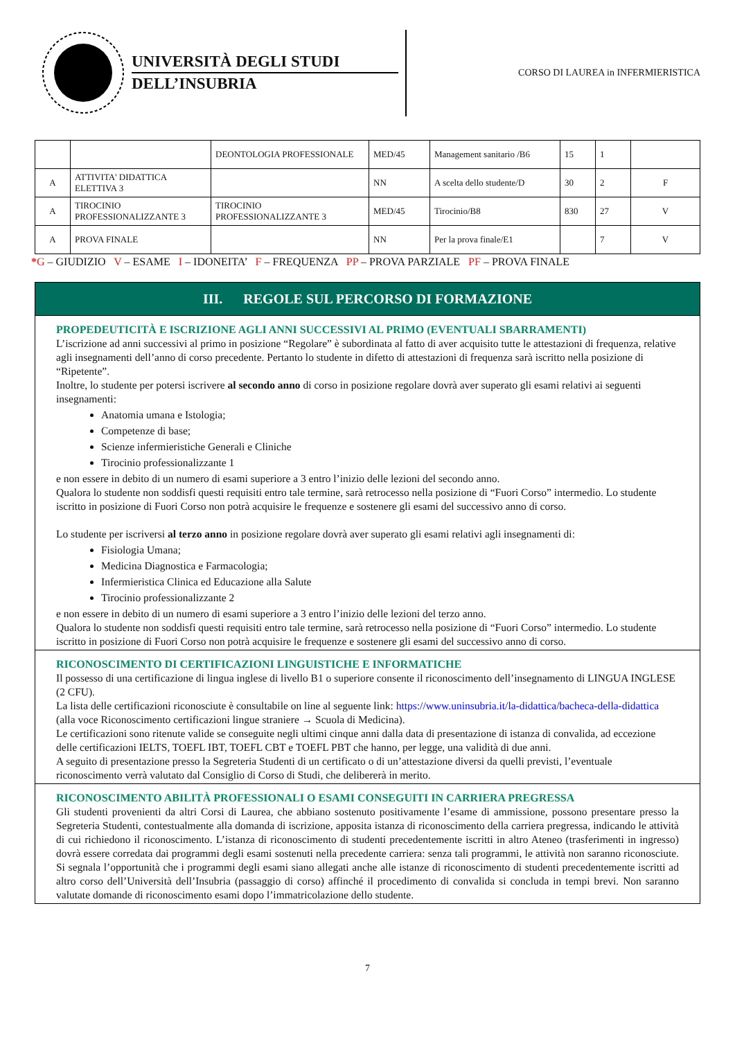UNIVERSITÀ DEGLI STUDI
DELL’INSUBRIA
CORSO DI LAUREA in INFERMIERISTICA
| | | DEONTOLOGIA PROFESSIONALE | MED/45 | Management sanitario /B6 | 15 | 1 | |
| A | ATTIVITA' DIDATTICA ELETTIVA 3 | | NN | A scelta dello studente/D | 30 | 2 | F |
| A | TIROCINIO PROFESSIONALIZZANTE 3 | TIROCINIO PROFESSIONALIZZANTE 3 | MED/45 | Tirocinio/B8 | 830 | 27 | V |
| A | PROVA FINALE | | NN | Per la prova finale/E1 | | 7 | V |
*G – GIUDIZIO V – ESAME I – IDONEITA’ F – FREQUENZA PP – PROVA PARZIALE PF – PROVA FINALE
III. REGOLE SUL PERCORSO DI FORMAZIONE
PROPEDEUTICITÀ E ISCRIZIONE AGLI ANNI SUCCESSIVI AL PRIMO (EVENTUALI SBARRAMENTI)
L’iscrizione ad anni successivi al primo in posizione “Regolare” è subordinata al fatto di aver acquisito tutte le attestazioni di frequenza, relative agli insegnamenti dell’anno di corso precedente. Pertanto lo studente in difetto di attestazioni di frequenza sarà iscritto nella posizione di “Ripetente”.
Inoltre, lo studente per potersi iscrivere al secondo anno di corso in posizione regolare dovrà aver superato gli esami relativi ai seguenti insegnamenti:
Anatomia umana e Istologia;
Competenze di base;
Scienze infermieristiche Generali e Cliniche
Tirocinio professionalizzante 1
e non essere in debito di un numero di esami superiore a 3 entro l’inizio delle lezioni del secondo anno.
Qualora lo studente non soddisfi questi requisiti entro tale termine, sarà retrocesso nella posizione di “Fuori Corso” intermedio. Lo studente iscritto in posizione di Fuori Corso non potrà acquisire le frequenze e sostenere gli esami del successivo anno di corso.
Lo studente per iscriversi al terzo anno in posizione regolare dovrà aver superato gli esami relativi agli insegnamenti di:
Fisiologia Umana;
Medicina Diagnostica e Farmacologia;
Infermieristica Clinica ed Educazione alla Salute
Tirocinio professionalizzante 2
e non essere in debito di un numero di esami superiore a 3 entro l’inizio delle lezioni del terzo anno.
Qualora lo studente non soddisfi questi requisiti entro tale termine, sarà retrocesso nella posizione di “Fuori Corso” intermedio. Lo studente iscritto in posizione di Fuori Corso non potrà acquisire le frequenze e sostenere gli esami del successivo anno di corso.
RICONOSCIMENTO DI CERTIFICAZIONI LINGUISTICHE E INFORMATICHE
Il possesso di una certificazione di lingua inglese di livello B1 o superiore consente il riconoscimento dell’insegnamento di LINGUA INGLESE (2 CFU).
La lista delle certificazioni riconosciute è consultabile on line al seguente link: https://www.uninsubria.it/la-didattica/bacheca-della-didattica (alla voce Riconoscimento certificazioni lingue straniere → Scuola di Medicina).
Le certificazioni sono ritenute valide se conseguite negli ultimi cinque anni dalla data di presentazione di istanza di convalida, ad eccezione delle certificazioni IELTS, TOEFL IBT, TOEFL CBT e TOEFL PBT che hanno, per legge, una validità di due anni.
A seguito di presentazione presso la Segreteria Studenti di un certificato o di un’attestazione diversi da quelli previsti, l’eventuale riconoscimento verrà valutato dal Consiglio di Corso di Studi, che delibererà in merito.
RICONOSCIMENTO ABILITÀ PROFESSIONALI O ESAMI CONSEGUITI IN CARRIERA PREGRESSA
Gli studenti provenienti da altri Corsi di Laurea, che abbiano sostenuto positivamente l’esame di ammissione, possono presentare presso la Segreteria Studenti, contestualmente alla domanda di iscrizione, apposita istanza di riconoscimento della carriera pregressa, indicando le attività di cui richiedono il riconoscimento. L’istanza di riconoscimento di studenti precedentemente iscritti in altro Ateneo (trasferimenti in ingresso) dovrà essere corredata dai programmi degli esami sostenuti nella precedente carriera: senza tali programmi, le attività non saranno riconosciute. Si segnala l’opportunità che i programmi degli esami siano allegati anche alle istanze di riconoscimento di studenti precedentemente iscritti ad altro corso dell’Università dell’Insubria (passaggio di corso) affinché il procedimento di convalida si concluda in tempi brevi. Non saranno valutate domande di riconoscimento esami dopo l’immatricolazione dello studente.
7